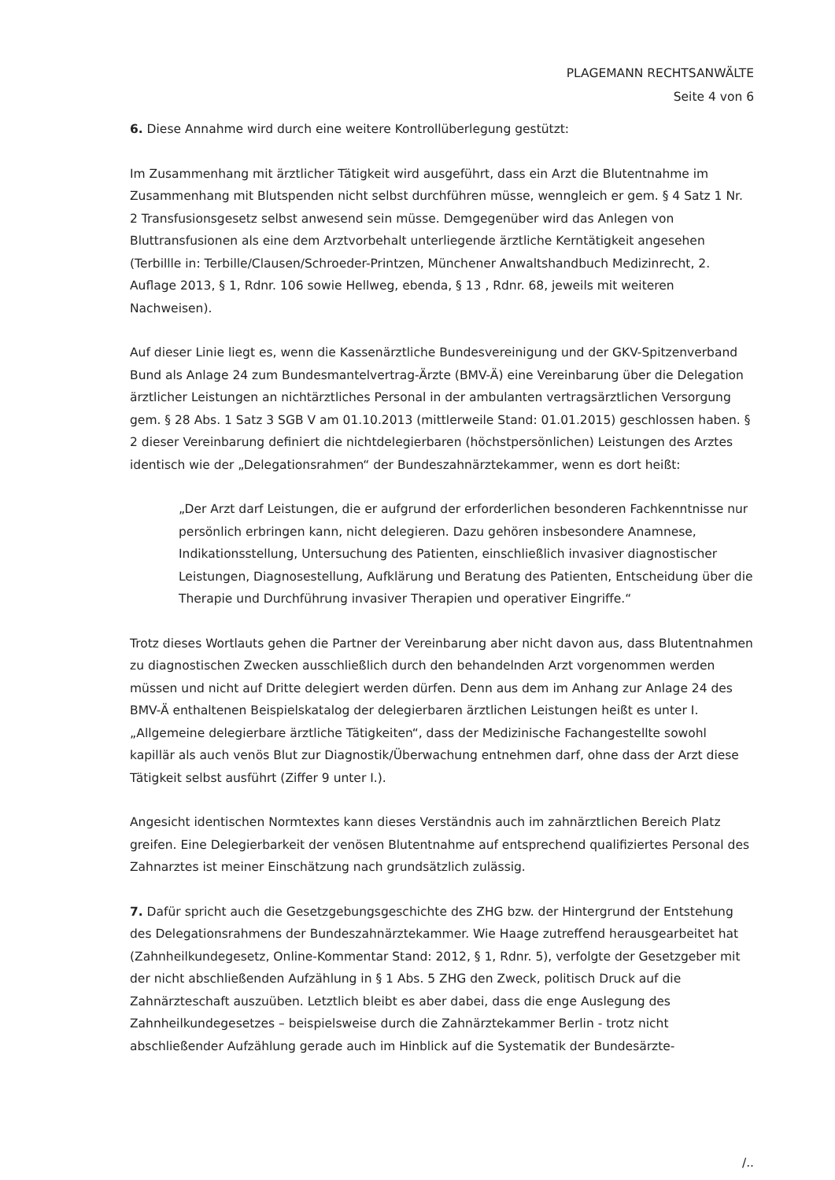PLAGEMANN RECHTSANWÄLTE
Seite 4 von 6
6. Diese Annahme wird durch eine weitere Kontrollüberlegung gestützt:
Im Zusammenhang mit ärztlicher Tätigkeit wird ausgeführt, dass ein Arzt die Blutentnahme im Zusammenhang mit Blutspenden nicht selbst durchführen müsse, wenngleich er gem. § 4 Satz 1 Nr. 2 Transfusionsgesetz selbst anwesend sein müsse. Demgegenüber wird das Anlegen von Bluttransfusionen als eine dem Arztvorbehalt unterliegende ärztliche Kerntätigkeit angesehen (Terbillle in: Terbille/Clausen/Schroeder-Printzen, Münchener Anwaltshandbuch Medizinrecht, 2. Auflage 2013, § 1, Rdnr. 106 sowie Hellweg, ebenda, § 13 , Rdnr. 68, jeweils mit weiteren Nachweisen).
Auf dieser Linie liegt es, wenn die Kassenärztliche Bundesvereinigung und der GKV-Spitzenverband Bund als Anlage 24 zum Bundesmantelvertrag-Ärzte (BMV-Ä) eine Vereinbarung über die Delegation ärztlicher Leistungen an nichtärztliches Personal in der ambulanten vertragsärztlichen Versorgung gem. § 28 Abs. 1 Satz 3 SGB V am 01.10.2013 (mittlerweile Stand: 01.01.2015) geschlossen haben. § 2 dieser Vereinbarung definiert die nichtdelegierbaren (höchstpersönlichen) Leistungen des Arztes identisch wie der „Delegationsrahmen“ der Bundeszahnärztekammer, wenn es dort heißt:
„Der Arzt darf Leistungen, die er aufgrund der erforderlichen besonderen Fachkenntnisse nur persönlich erbringen kann, nicht delegieren. Dazu gehören insbesondere Anamnese, Indikationsstellung, Untersuchung des Patienten, einschließlich invasiver diagnostischer Leistungen, Diagnosestellung, Aufklärung und Beratung des Patienten, Entscheidung über die Therapie und Durchführung invasiver Therapien und operativer Eingriffe.“
Trotz dieses Wortlauts gehen die Partner der Vereinbarung aber nicht davon aus, dass Blutentnahmen zu diagnostischen Zwecken ausschließlich durch den behandelnden Arzt vorgenommen werden müssen und nicht auf Dritte delegiert werden dürfen. Denn aus dem im Anhang zur Anlage 24 des BMV-Ä enthaltenen Beispielskatalog der delegierbaren ärztlichen Leistungen heißt es unter I. „Allgemeine delegierbare ärztliche Tätigkeiten“, dass der Medizinische Fachangestellte sowohl kapillär als auch venös Blut zur Diagnostik/Überwachung entnehmen darf, ohne dass der Arzt diese Tätigkeit selbst ausführt (Ziffer 9 unter I.).
Angesicht identischen Normtextes kann dieses Verständnis auch im zahnärztlichen Bereich Platz greifen. Eine Delegierbarkeit der venösen Blutentnahme auf entsprechend qualifiziertes Personal des Zahnarztes ist meiner Einschätzung nach grundsätzlich zulässig.
7. Dafür spricht auch die Gesetzgebungsgeschichte des ZHG bzw. der Hintergrund der Entstehung des Delegationsrahmens der Bundeszahnärztekammer. Wie Haage zutreffend herausgearbeitet hat (Zahnheilkundegesetz, Online-Kommentar Stand: 2012, § 1, Rdnr. 5), verfolgte der Gesetzgeber mit der nicht abschließenden Aufzählung in § 1 Abs. 5 ZHG den Zweck, politisch Druck auf die Zahnärzteschaft auszuüben. Letztlich bleibt es aber dabei, dass die enge Auslegung des Zahnheilkundegesetzes – beispielsweise durch die Zahnärztekammer Berlin - trotz nicht abschließender Aufzählung gerade auch im Hinblick auf die Systematik der Bundesärzte-
/..